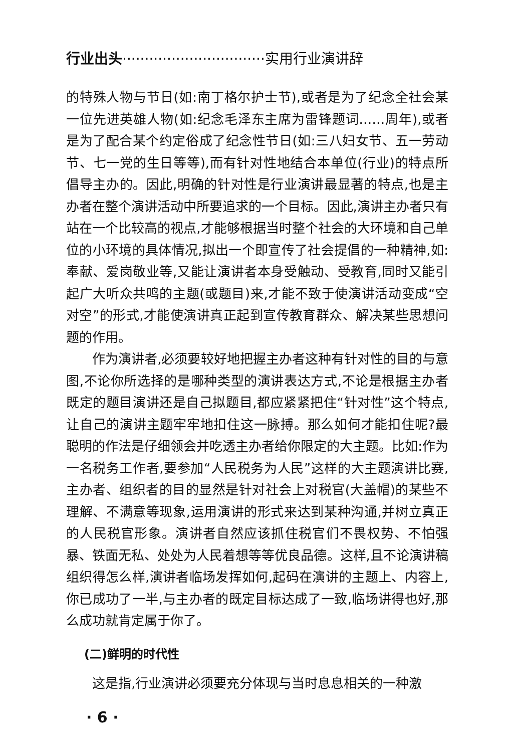行业出头································实用行业演讲辞
的特殊人物与节日(如:南丁格尔护士节),或者是为了纪念全社会某一位先进英雄人物(如:纪念毛泽东主席为雷锋题词……周年),或者是为了配合某个约定俗成了纪念性节日(如:三八妇女节、五一劳动节、七一党的生日等等),而有针对性地结合本单位(行业)的特点所倡导主办的。因此,明确的针对性是行业演讲最显著的特点,也是主办者在整个演讲活动中所要追求的一个目标。因此,演讲主办者只有站在一个比较高的视点,才能够根据当时整个社会的大环境和自己单位的小环境的具体情况,拟出一个即宣传了社会提倡的一种精神,如:奉献、爱岗敬业等,又能让演讲者本身受触动、受教育,同时又能引起广大听众共鸣的主题(或题目)来,才能不致于使演讲活动变成“空对空”的形式,才能使演讲真正起到宣传教育群众、解决某些思想问题的作用。
作为演讲者,必须要较好地把握主办者这种有针对性的目的与意图,不论你所选择的是哪种类型的演讲表达方式,不论是根据主办者既定的题目演讲还是自己拟题目,都应紧紧把住“针对性”这个特点,让自己的演讲主题牢牢地扣住这一脉搏。那么如何才能扣住呢?最聪明的作法是仔细领会并吃透主办者给你限定的大主题。比如:作为一名税务工作者,要参加“人民税务为人民”这样的大主题演讲比赛,主办者、组织者的目的显然是针对社会上对税官(大盖帽)的某些不理解、不满意等现象,运用演讲的形式来达到某种沟通,并树立真正的人民税官形象。演讲者自然应该抓住税官们不畏权势、不怕强暴、铁面无私、处处为人民着想等等优良品德。这样,且不论演讲稿组织得怎么样,演讲者临场发挥如何,起码在演讲的主题上、内容上,你已成功了一半,与主办者的既定目标达成了一致,临场讲得也好,那么成功就肯定属于你了。
(二)鲜明的时代性
这是指,行业演讲必须要充分体现与当时息息相关的一种激
· 6 ·